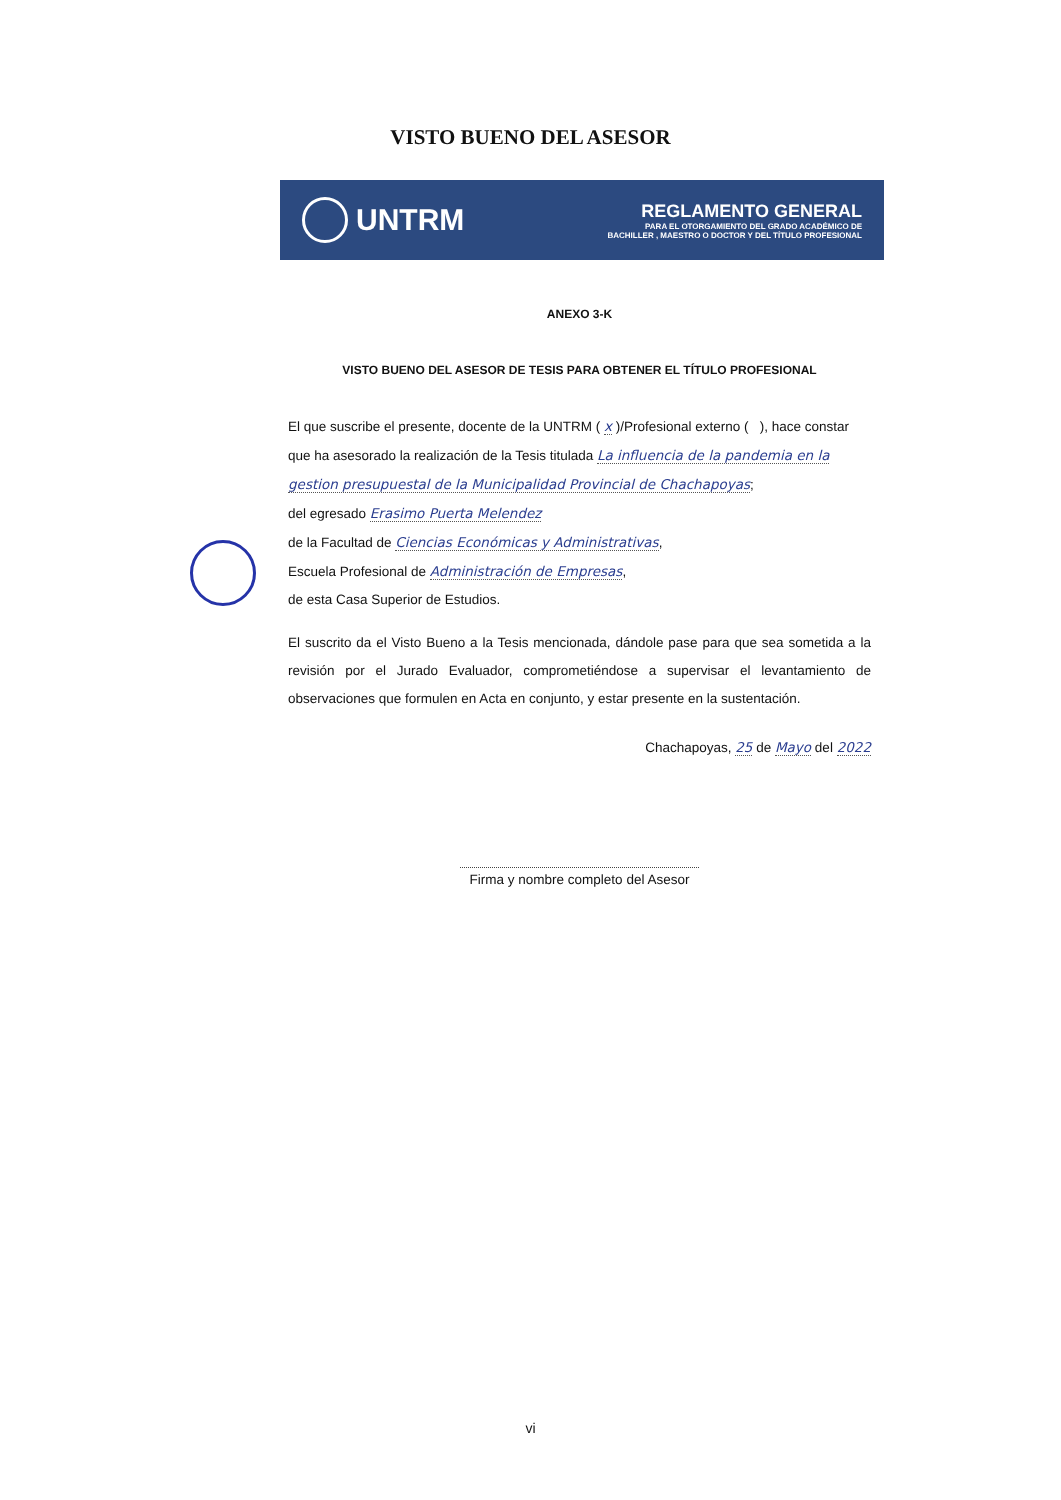VISTO BUENO DEL ASESOR
UNTRM
REGLAMENTO GENERAL
PARA EL OTORGAMIENTO DEL GRADO ACADÉMICO DE
BACHILLER , MAESTRO O DOCTOR Y DEL TÍTULO PROFESIONAL
ANEXO 3-K
VISTO BUENO DEL ASESOR DE TESIS PARA OBTENER EL TÍTULO PROFESIONAL
El que suscribe el presente, docente de la UNTRM ( x )/Profesional externo ( ), hace constar que ha asesorado la realización de la Tesis titulada La influencia de la pandemia en la gestion presupuestal de la Municipalidad Provincial de Chachapoyas;
del egresado Erasimo Puerta Melendez
de la Facultad de Ciencias Económicas y Administrativas,
Escuela Profesional de Administración de Empresas,
de esta Casa Superior de Estudios.
El suscrito da el Visto Bueno a la Tesis mencionada, dándole pase para que sea sometida a la revisión por el Jurado Evaluador, comprometiéndose a supervisar el levantamiento de observaciones que formulen en Acta en conjunto, y estar presente en la sustentación.
Chachapoyas, 25 de Mayo del 2022
Firma y nombre completo del Asesor
vi